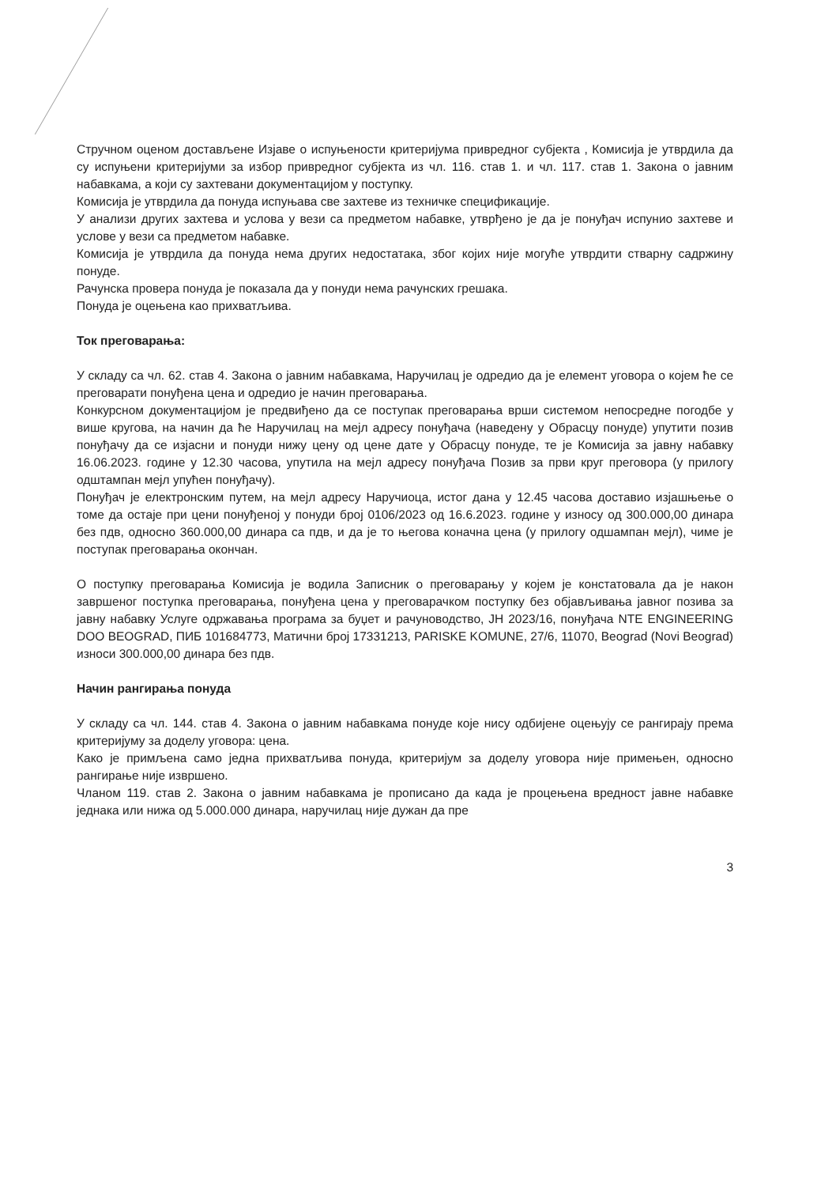Стручном оценом достављене Изјаве о испуњености критеријума привредног субјекта , Комисија је утврдила да су испуњени критеријуми за избор привредног субјекта из чл. 116. став 1. и чл. 117. став 1. Закона о јавним набавкама, а који су захтевани документацијом у поступку.
Комисија је утврдила да понуда испуњава све захтеве из техничке спецификације.
У анализи других захтева и услова у вези са предметом набавке, утврђено је да је понуђач испунио захтеве и услове у вези са предметом набавке.
Комисија је утврдила да понуда нема других недостатака, због којих није могуће утврдити стварну садржину понуде.
Рачунска провера понуда је показала да у понуди нема рачунских грешака.
Понуда је оцењена као прихватљива.
Ток преговарања:
У складу са чл. 62. став 4. Закона о јавним набавкама, Наручилац је одредио да је елемент уговора о којем ће се преговарати понуђена цена и одредио је начин преговарања.
Конкурсном документацијом је предвиђено да се поступак преговарања врши системом непосредне погодбе у више кругова, на начин да ће Наручилац на мејл адресу понуђача (наведену у Обрасцу понуде) упутити позив понуђачу да се изјасни и понуди нижу цену од цене дате у Обрасцу понуде, те је Комисија за јавну набавку 16.06.2023. године у 12.30 часова, упутила на мејл адресу понуђача Позив за први круг преговора (у прилогу одштампан мејл упућен понуђачу).
Понуђач је електронским путем, на мејл адресу Наручиоца, истог дана у 12.45 часова доставио изјашњење о томе да остаје при цени понуђеној у понуди број 0106/2023 од 16.6.2023. године у износу од 300.000,00 динара без пдв, односно 360.000,00 динара са пдв, и да је то његова коначна цена (у прилогу одшампан мејл), чиме је поступак преговарања окончан.
О поступку преговарања Комисија је водила Записник о преговарању у којем је констатовала да је након завршеног поступка преговарања, понуђена цена у преговарачком поступку без објављивања јавног позива за јавну набавку Услуге одржавања програма за буџет и рачуноводство, ЈН 2023/16, понуђача NTE ENGINEERING DOO BEOGRAD, ПИБ 101684773, Матични број 17331213, PARISKE KOMUNE, 27/6, 11070, Beograd (Novi Beograd) износи 300.000,00 динара без пдв.
Начин рангирања понуда
У складу са чл. 144. став 4. Закона о јавним набавкама понуде које нису одбијене оцењују се рангирају према критеријуму за доделу уговора: цена.
Како је примљена само једна прихватљива понуда, критеријум за доделу уговора није примењен, односно рангирање није извршено.
Чланом 119. став 2. Закона о јавним набавкама је прописано да када је процењена вредност јавне набавке једнака или нижа од 5.000.000 динара, наручилац није дужан да пре
3